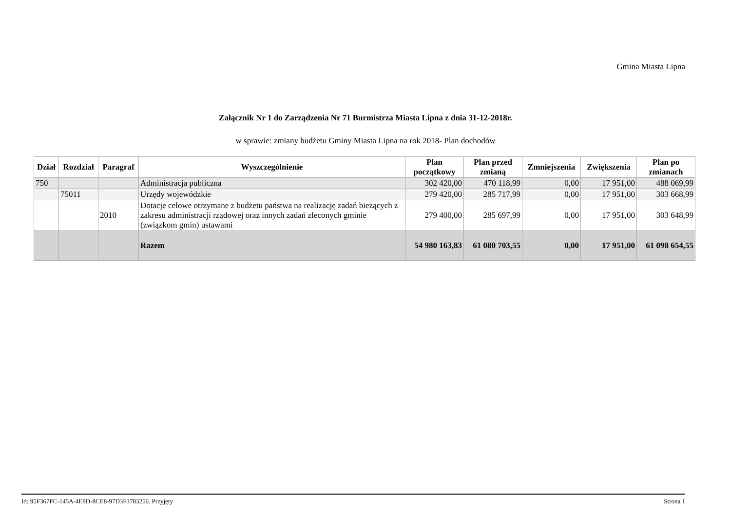Gmina Miasta Lipna
Załącznik Nr 1 do Zarządzenia Nr 71 Burmistrza Miasta Lipna z dnia 31-12-2018r.
w sprawie: zmiany budżetu Gminy Miasta Lipna na rok 2018- Plan dochodów
| Dział | Rozdział | Paragraf | Wyszczególnienie | Plan początkowy | Plan przed zmianą | Zmniejszenia | Zwiększenia | Plan po zmianach |
| --- | --- | --- | --- | --- | --- | --- | --- | --- |
| 750 | | | Administracja publiczna | 302 420,00 | 470 118,99 | 0,00 | 17 951,00 | 488 069,99 |
| | 75011 | | Urzędy wojewódzkie | 279 420,00 | 285 717,99 | 0,00 | 17 951,00 | 303 668,99 |
| | | 2010 | Dotacje celowe otrzymane z budżetu państwa na realizację zadań bieżących z zakresu administracji rządowej oraz innych zadań zleconych gminie (związkom gmin) ustawami | 279 400,00 | 285 697,99 | 0,00 | 17 951,00 | 303 648,99 |
| | | | Razem | 54 980 163,83 | 61 080 703,55 | 0,00 | 17 951,00 | 61 098 654,55 |
Id: 95F367FC-145A-4E8D-8CE8-97D3F3783256. Przyjęty Strona 1